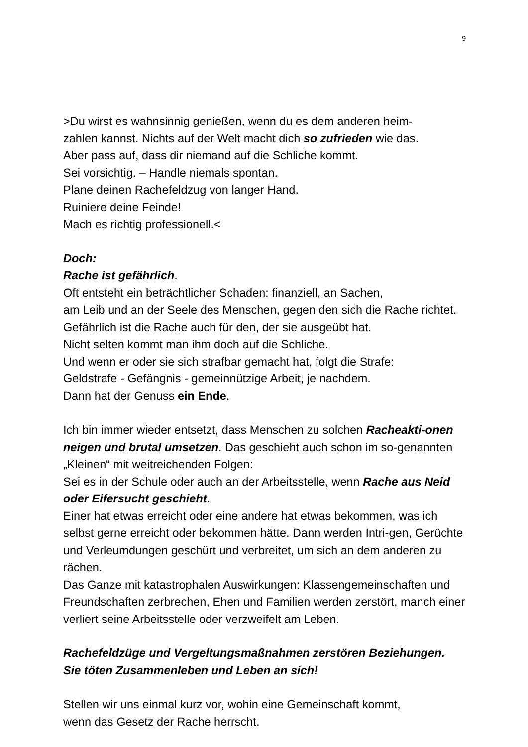9
>Du wirst es wahnsinnig genießen, wenn du es dem anderen heim-
zahlen kannst. Nichts auf der Welt macht dich so zufrieden wie das.
Aber pass auf, dass dir niemand auf die Schliche kommt.
Sei vorsichtig. – Handle niemals spontan.
Plane deinen Rachefeldzug von langer Hand.
Ruiniere deine Feinde!
Mach es richtig professionell.<
Doch:
Rache ist gefährlich.
Oft entsteht ein beträchtlicher Schaden: finanziell, an Sachen,
am Leib und an der Seele des Menschen, gegen den sich die Rache richtet.
Gefährlich ist die Rache auch für den, der sie ausgeübt hat.
Nicht selten kommt man ihm doch auf die Schliche.
Und wenn er oder sie sich strafbar gemacht hat, folgt die Strafe:
Geldstrafe - Gefängnis - gemeinnützige Arbeit, je nachdem.
Dann hat der Genuss ein Ende.
Ich bin immer wieder entsetzt, dass Menschen zu solchen Racheakti-onen neigen und brutal umsetzen. Das geschieht auch schon im so-genannten „Kleinen“ mit weitreichenden Folgen:
Sei es in der Schule oder auch an der Arbeitsstelle, wenn Rache aus Neid oder Eifersucht geschieht.
Einer hat etwas erreicht oder eine andere hat etwas bekommen, was ich selbst gerne erreicht oder bekommen hätte. Dann werden Intri-gen, Gerüchte und Verleumdungen geschürt und verbreitet, um sich an dem anderen zu rächen.
Das Ganze mit katastrophalen Auswirkungen: Klassengemeinschaften und Freundschaften zerbrechen, Ehen und Familien werden zerstört, manch einer verliert seine Arbeitsstelle oder verzweifelt am Leben.
Rachefeldzüge und Vergeltungsmaßnahmen zerstören Beziehungen.
Sie töten Zusammenleben und Leben an sich!
Stellen wir uns einmal kurz vor, wohin eine Gemeinschaft kommt,
wenn das Gesetz der Rache herrscht.